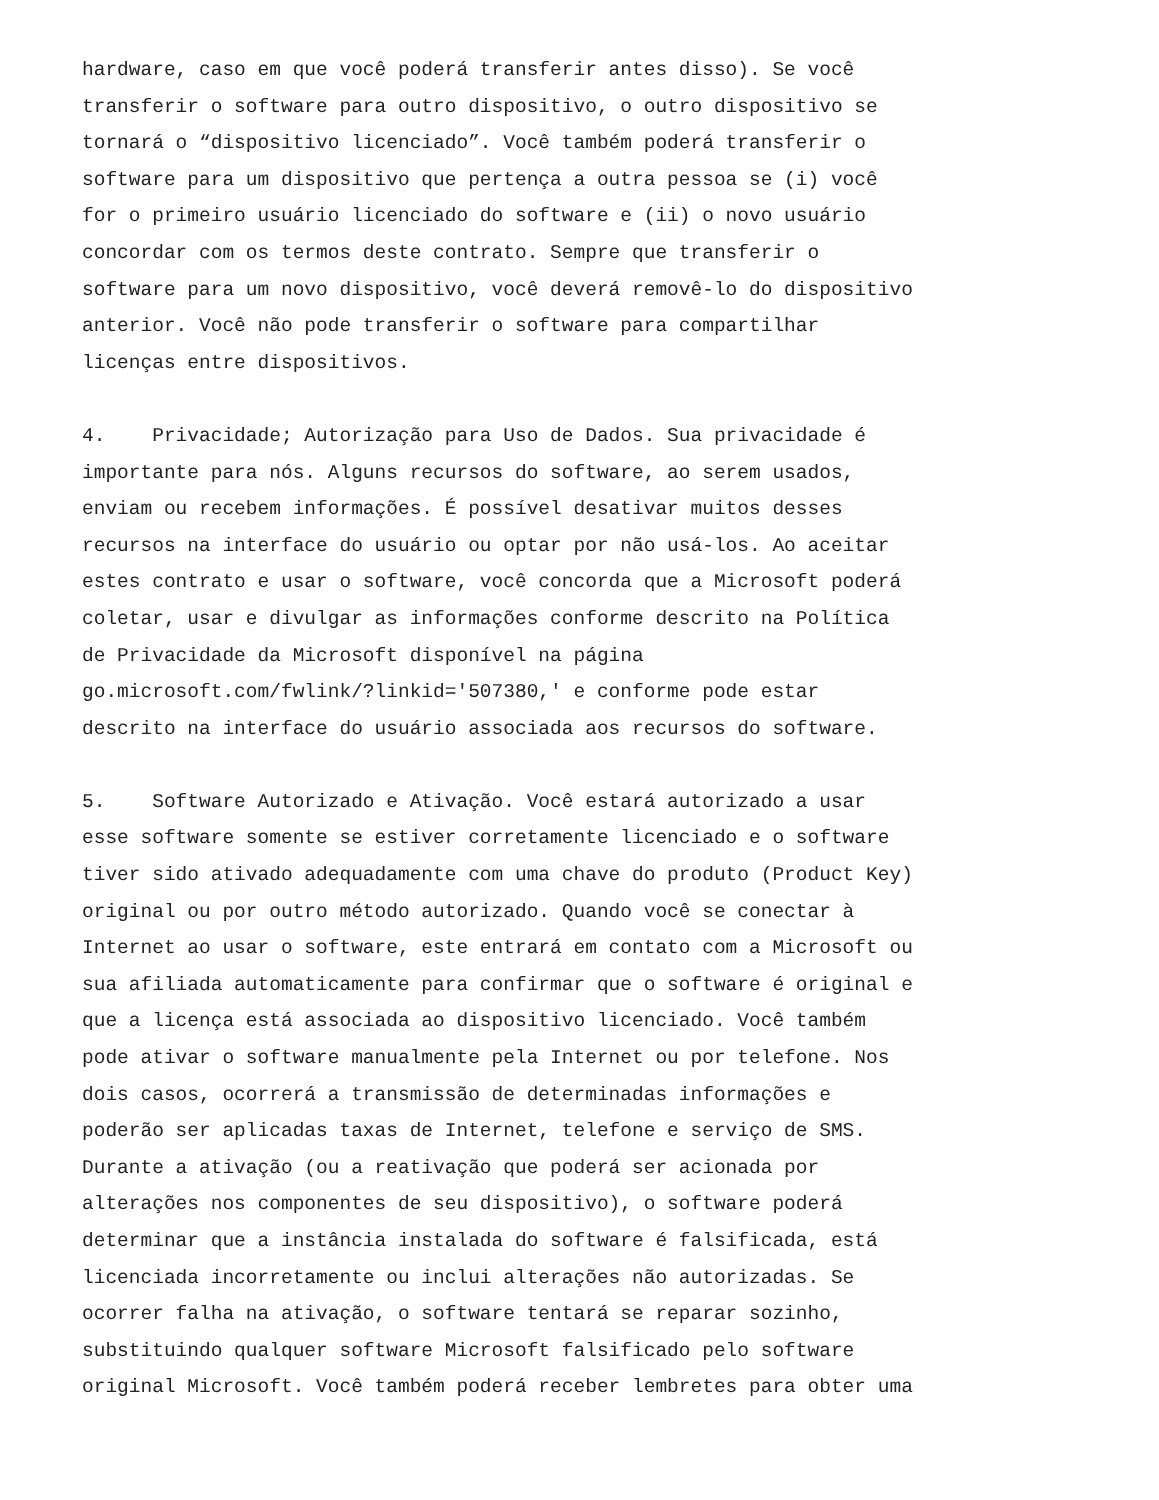hardware, caso em que você poderá transferir antes disso). Se você transferir o software para outro dispositivo, o outro dispositivo se tornará o “dispositivo licenciado”. Você também poderá transferir o software para um dispositivo que pertença a outra pessoa se (i) você for o primeiro usuário licenciado do software e (ii) o novo usuário concordar com os termos deste contrato. Sempre que transferir o software para um novo dispositivo, você deverá removê-lo do dispositivo anterior. Você não pode transferir o software para compartilhar licenças entre dispositivos.
4. Privacidade; Autorização para Uso de Dados. Sua privacidade é importante para nós. Alguns recursos do software, ao serem usados, enviam ou recebem informações. É possível desativar muitos desses recursos na interface do usuário ou optar por não usá-los. Ao aceitar estes contrato e usar o software, você concorda que a Microsoft poderá coletar, usar e divulgar as informações conforme descrito na Política de Privacidade da Microsoft disponível na página go.microsoft.com/fwlink/?linkid='507380,' e conforme pode estar descrito na interface do usuário associada aos recursos do software.
5. Software Autorizado e Ativação. Você estará autorizado a usar esse software somente se estiver corretamente licenciado e o software tiver sido ativado adequadamente com uma chave do produto (Product Key) original ou por outro método autorizado. Quando você se conectar à Internet ao usar o software, este entrará em contato com a Microsoft ou sua afiliada automaticamente para confirmar que o software é original e que a licença está associada ao dispositivo licenciado. Você também pode ativar o software manualmente pela Internet ou por telefone. Nos dois casos, ocorrerá a transmissão de determinadas informações e poderão ser aplicadas taxas de Internet, telefone e serviço de SMS. Durante a ativação (ou a reativação que poderá ser acionada por alterações nos componentes de seu dispositivo), o software poderá determinar que a instância instalada do software é falsificada, está licenciada incorretamente ou inclui alterações não autorizadas. Se ocorrer falha na ativação, o software tentará se reparar sozinho, substituindo qualquer software Microsoft falsificado pelo software original Microsoft. Você também poderá receber lembretes para obter uma